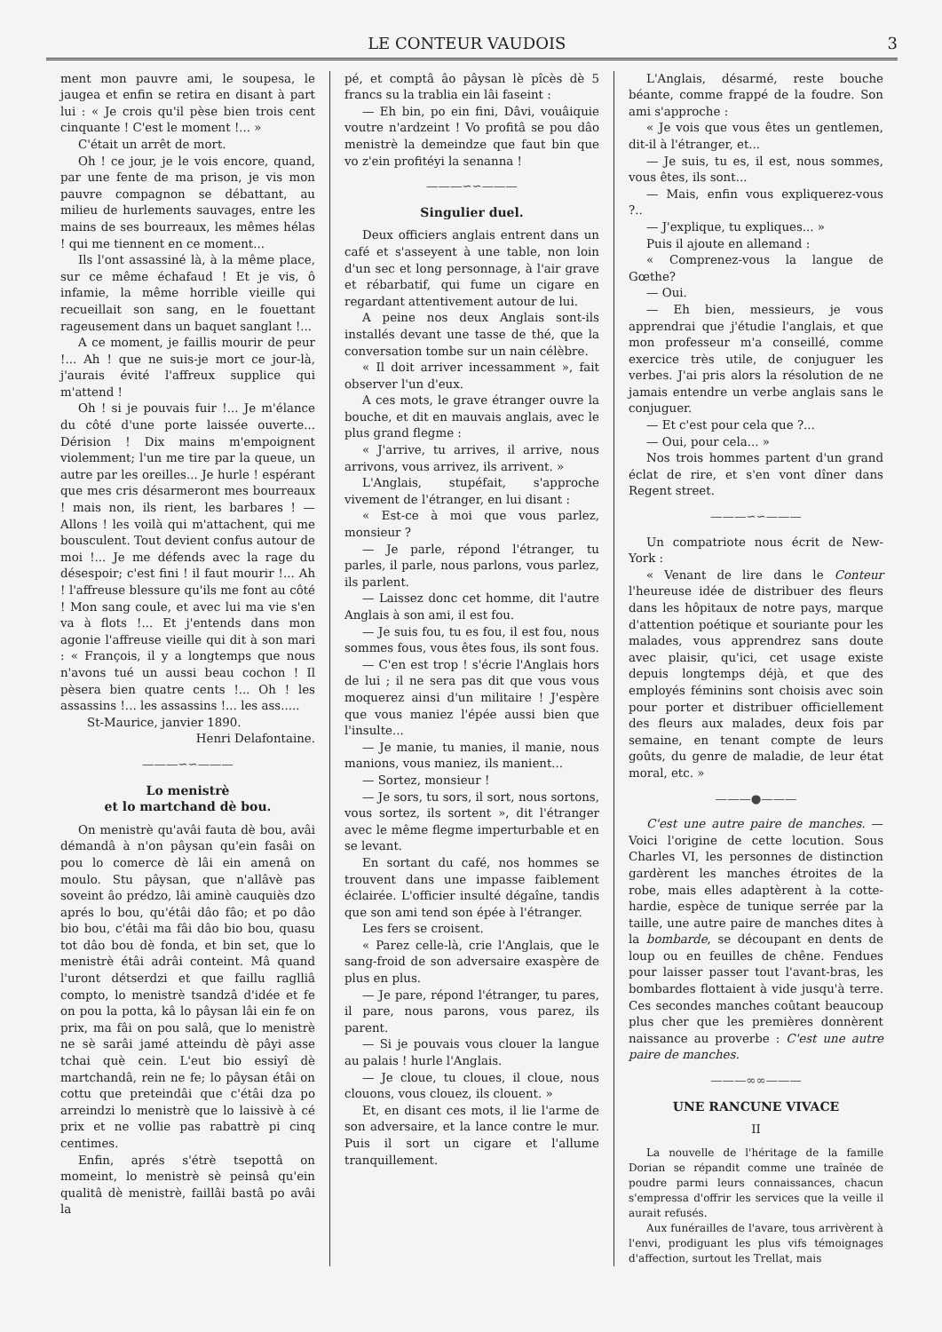LE CONTEUR VAUDOIS 3
ment mon pauvre ami, le soupesa, le jaugea et enfin se retira en disant à part lui : « Je crois qu'il pèse bien trois cent cinquante ! C'est le moment !... »
C'était un arrêt de mort.
Oh ! ce jour, je le vois encore, quand, par une fente de ma prison, je vis mon pauvre compagnon se débattant, au milieu de hurlements sauvages, entre les mains de ses bourreaux, les mêmes hélas ! qui me tiennent en ce moment...
Ils l'ont assassiné là, à la même place, sur ce même échafaud ! Et je vis, ô infamie, la même horrible vieille qui recueillait son sang, en le fouettant rageusement dans un baquet sanglant !...
A ce moment, je faillis mourir de peur !... Ah ! que ne suis-je mort ce jour-là, j'aurais évité l'affreux supplice qui m'attend !
Oh ! si je pouvais fuir !... Je m'élance du côté d'une porte laissée ouverte... Dérision ! Dix mains m'empoignent violemment; l'un me tire par la queue, un autre par les oreilles... Je hurle ! espérant que mes cris désarmeront mes bourreaux ! mais non, ils rient, les barbares ! — Allons ! les voilà qui m'attachent, qui me bousculent. Tout devient confus autour de moi !... Je me défends avec la rage du désespoir; c'est fini ! il faut mourir !... Ah ! l'affreuse blessure qu'ils me font au côté ! Mon sang coule, et avec lui ma vie s'en va à flots !... Et j'entends dans mon agonie l'affreuse vieille qui dit à son mari : « François, il y a longtemps que nous n'avons tué un aussi beau cochon ! Il pèsera bien quatre cents !... Oh ! les assassins !... les assassins !... les ass.....
St-Maurice, janvier 1890.
Henri Delafontaine.
———∽∽———
Lo menistrè
et lo martchand dè bou.
On menistrè qu'avâi fauta dè bou, avâi démandâ à n'on pâysan qu'ein fasâi on pou lo comerce dè lâi ein amenâ on moulo. Stu pâysan, que n'allâvè pas soveint âo prédzo, lâi aminè cauquiès dzo aprés lo bou, qu'étâi dâo fâo; et po dâo bio bou, c'étâi ma fâi dâo bio bou, quasu tot dâo bou dè fonda, et bin set, que lo menistrè étâi adrâi conteint. Mâ quand l'uront détserdzi et que faillu raglliâ compto, lo menistrè tsandzâ d'idée et fe on pou la potta, kâ lo pâysan lâi ein fe on prix, ma fâi on pou salâ, que lo menistrè ne sè sarâi jamé atteindu dè pâyi asse tchai què cein. L'eut bio essiyî dè martchandâ, rein ne fe; lo pâysan étâi on cottu que preteindâi que c'étâi dza po arreindzi lo menistrè que lo laissivè à cé prix et ne vollie pas rabattrè pi cinq centimes.
Enfin, aprés s'étrè tsepottâ on momeint, lo menistrè sè peinsâ qu'ein qualitâ dè menistrè, faillâi bastâ po avâi la
pé, et comptâ âo pâysan lè pîcès dè 5 francs su la trablia ein lâi faseint :
— Eh bin, po ein fini, Dâvi, vouâiquie voutre n'ardzeint ! Vo profitâ se pou dâo menistrè la demeindze que faut bin que vo z'ein profitéyi la senanna !
———∽∽———
Singulier duel.
Deux officiers anglais entrent dans un café et s'asseyent à une table, non loin d'un sec et long personnage, à l'air grave et rébarbatif, qui fume un cigare en regardant attentivement autour de lui.
A peine nos deux Anglais sont-ils installés devant une tasse de thé, que la conversation tombe sur un nain célèbre.
« Il doit arriver incessamment », fait observer l'un d'eux.
A ces mots, le grave étranger ouvre la bouche, et dit en mauvais anglais, avec le plus grand flegme :
« J'arrive, tu arrives, il arrive, nous arrivons, vous arrivez, ils arrivent. »
L'Anglais, stupéfait, s'approche vivement de l'étranger, en lui disant :
« Est-ce à moi que vous parlez, monsieur ?
— Je parle, répond l'étranger, tu parles, il parle, nous parlons, vous parlez, ils parlent.
— Laissez donc cet homme, dit l'autre Anglais à son ami, il est fou.
— Je suis fou, tu es fou, il est fou, nous sommes fous, vous êtes fous, ils sont fous.
— C'en est trop ! s'écrie l'Anglais hors de lui ; il ne sera pas dit que vous vous moquerez ainsi d'un militaire ! J'espère que vous maniez l'épée aussi bien que l'insulte...
— Je manie, tu manies, il manie, nous manions, vous maniez, ils manient...
— Sortez, monsieur !
— Je sors, tu sors, il sort, nous sortons, vous sortez, ils sortent », dit l'étranger avec le même flegme imperturbable et en se levant.
En sortant du café, nos hommes se trouvent dans une impasse faiblement éclairée. L'officier insulté dégaîne, tandis que son ami tend son épée à l'étranger.
Les fers se croisent.
« Parez celle-là, crie l'Anglais, que le sang-froid de son adversaire exaspère de plus en plus.
— Je pare, répond l'étranger, tu pares, il pare, nous parons, vous parez, ils parent.
— Si je pouvais vous clouer la langue au palais ! hurle l'Anglais.
— Je cloue, tu cloues, il cloue, nous clouons, vous clouez, ils clouent. »
Et, en disant ces mots, il lie l'arme de son adversaire, et la lance contre le mur. Puis il sort un cigare et l'allume tranquillement.
L'Anglais, désarmé, reste bouche béante, comme frappé de la foudre. Son ami s'approche :
« Je vois que vous êtes un gentlemen, dit-il à l'étranger, et...
— Je suis, tu es, il est, nous sommes, vous êtes, ils sont...
— Mais, enfin vous expliquerez-vous ?..
— J'explique, tu expliques... »
Puis il ajoute en allemand :
« Comprenez-vous la langue de Gœthe?
— Oui.
— Eh bien, messieurs, je vous apprendrai que j'étudie l'anglais, et que mon professeur m'a conseillé, comme exercice très utile, de conjuguer les verbes. J'ai pris alors la résolution de ne jamais entendre un verbe anglais sans le conjuguer.
— Et c'est pour cela que ?...
— Oui, pour cela... »
Nos trois hommes partent d'un grand éclat de rire, et s'en vont dîner dans Regent street.
———∽∽———
Un compatriote nous écrit de New-York :
« Venant de lire dans le Conteur l'heureuse idée de distribuer des fleurs dans les hôpitaux de notre pays, marque d'attention poétique et souriante pour les malades, vous apprendrez sans doute avec plaisir, qu'ici, cet usage existe depuis longtemps déjà, et que des employés féminins sont choisis avec soin pour porter et distribuer officiellement des fleurs aux malades, deux fois par semaine, en tenant compte de leurs goûts, du genre de maladie, de leur état moral, etc. »
———●———
C'est une autre paire de manches. — Voici l'origine de cette locution. Sous Charles VI, les personnes de distinction gardèrent les manches étroites de la robe, mais elles adaptèrent à la cotte-hardie, espèce de tunique serrée par la taille, une autre paire de manches dites à la bombarde, se découpant en dents de loup ou en feuilles de chêne. Fendues pour laisser passer tout l'avant-bras, les bombardes flottaient à vide jusqu'à terre. Ces secondes manches coûtant beaucoup plus cher que les premières donnèrent naissance au proverbe : C'est une autre paire de manches.
———∞∞———
UNE RANCUNE VIVACE
II
La nouvelle de l'héritage de la famille Dorian se répandit comme une traînée de poudre parmi leurs connaissances, chacun s'empressa d'offrir les services que la veille il aurait refusés.
Aux funérailles de l'avare, tous arrivèrent à l'envi, prodiguant les plus vifs témoignages d'affection, surtout les Trellat, mais